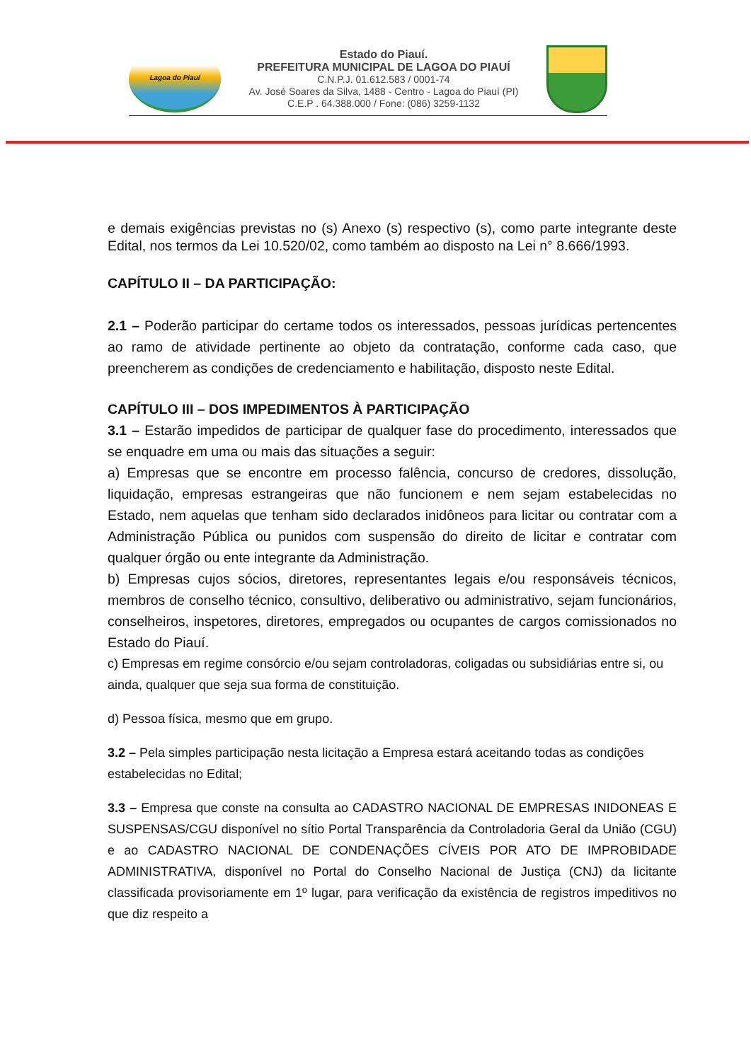Lagoa do Piauí
Estado do Piauí.
PREFEITURA MUNICIPAL DE LAGOA DO PIAUÍ
C.N.P.J. 01.612.583 / 0001-74
Av. José Soares da Silva, 1488 - Centro - Lagoa do Piauí (PI)
C.E.P . 64.388.000 / Fone: (086) 3259-1132
e demais exigências previstas no (s) Anexo (s) respectivo (s), como parte integrante deste Edital, nos termos da Lei 10.520/02, como também ao disposto na Lei n° 8.666/1993.
CAPÍTULO II – DA PARTICIPAÇÃO:
2.1 – Poderão participar do certame todos os interessados, pessoas jurídicas pertencentes ao ramo de atividade pertinente ao objeto da contratação, conforme cada caso, que preencherem as condições de credenciamento e habilitação, disposto neste Edital.
CAPÍTULO III – DOS IMPEDIMENTOS À PARTICIPAÇÃO
3.1 – Estarão impedidos de participar de qualquer fase do procedimento, interessados que se enquadre em uma ou mais das situações a seguir:
a) Empresas que se encontre em processo falência, concurso de credores, dissolução, liquidação, empresas estrangeiras que não funcionem e nem sejam estabelecidas no Estado, nem aquelas que tenham sido declarados inidôneos para licitar ou contratar com a Administração Pública ou punidos com suspensão do direito de licitar e contratar com qualquer órgão ou ente integrante da Administração.
b) Empresas cujos sócios, diretores, representantes legais e/ou responsáveis técnicos, membros de conselho técnico, consultivo, deliberativo ou administrativo, sejam funcionários, conselheiros, inspetores, diretores, empregados ou ocupantes de cargos comissionados no Estado do Piauí.
c) Empresas em regime consórcio e/ou sejam controladoras, coligadas ou subsidiárias entre si, ou ainda, qualquer que seja sua forma de constituição.
d) Pessoa física, mesmo que em grupo.
3.2 – Pela simples participação nesta licitação a Empresa estará aceitando todas as condições estabelecidas no Edital;
3.3 – Empresa que conste na consulta ao CADASTRO NACIONAL DE EMPRESAS INIDONEAS E SUSPENSAS/CGU disponível no sítio Portal Transparência da Controladoria Geral da União (CGU) e ao CADASTRO NACIONAL DE CONDENAÇÕES CÍVEIS POR ATO DE IMPROBIDADE ADMINISTRATIVA, disponível no Portal do Conselho Nacional de Justiça (CNJ) da licitante classificada provisoriamente em 1º lugar, para verificação da existência de registros impeditivos no que diz respeito a